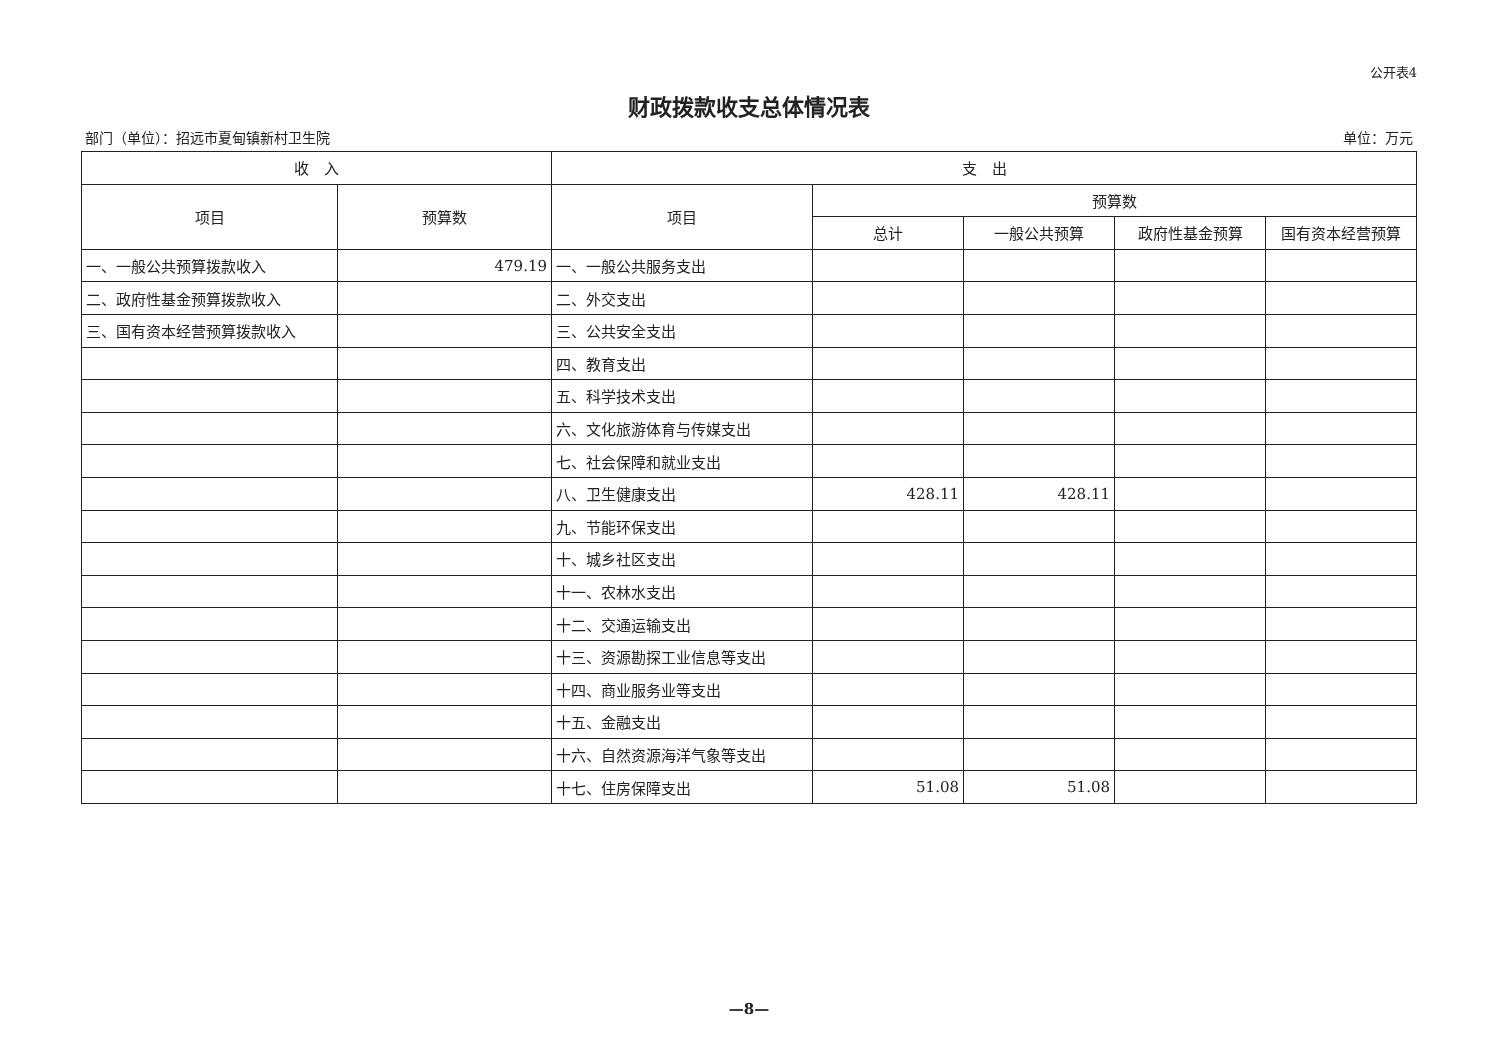公开表4
财政拨款收支总体情况表
部门（单位）：招远市夏甸镇新村卫生院 单位：万元
| 收 入 | | 支 出 | | | | |
| --- | --- | --- | --- | --- | --- | --- |
| 项目 | 预算数 | 项目 | 预算数 | | | |
| | | | 总计 | 一般公共预算 | 政府性基金预算 | 国有资本经营预算 |
| 一、一般公共预算拨款收入 | 479.19 | 一、一般公共服务支出 | | | | |
| 二、政府性基金预算拨款收入 | | 二、外交支出 | | | | |
| 三、国有资本经营预算拨款收入 | | 三、公共安全支出 | | | | |
| | | 四、教育支出 | | | | |
| | | 五、科学技术支出 | | | | |
| | | 六、文化旅游体育与传媒支出 | | | | |
| | | 七、社会保障和就业支出 | | | | |
| | | 八、卫生健康支出 | 428.11 | 428.11 | | |
| | | 九、节能环保支出 | | | | |
| | | 十、城乡社区支出 | | | | |
| | | 十一、农林水支出 | | | | |
| | | 十二、交通运输支出 | | | | |
| | | 十三、资源勘探工业信息等支出 | | | | |
| | | 十四、商业服务业等支出 | | | | |
| | | 十五、金融支出 | | | | |
| | | 十六、自然资源海洋气象等支出 | | | | |
| | | 十七、住房保障支出 | 51.08 | 51.08 | | |
—8—